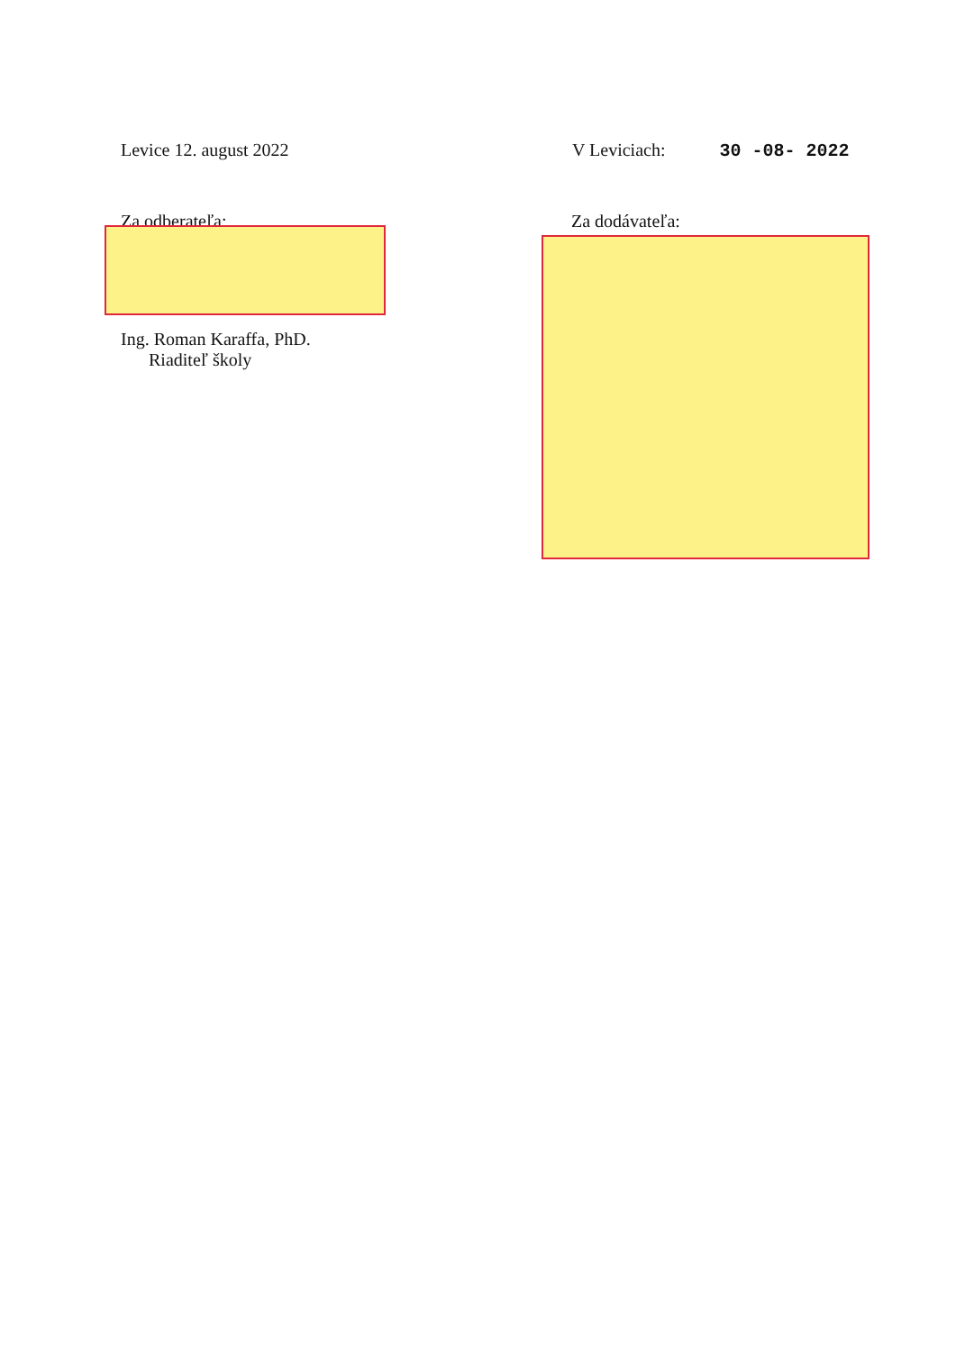Levice 12. august 2022 V Leviciach: 30 -08- 2022
Za odberateľa: Za dodávateľa:
Ing. Roman Karaffa, PhD.
Riaditeľ školy